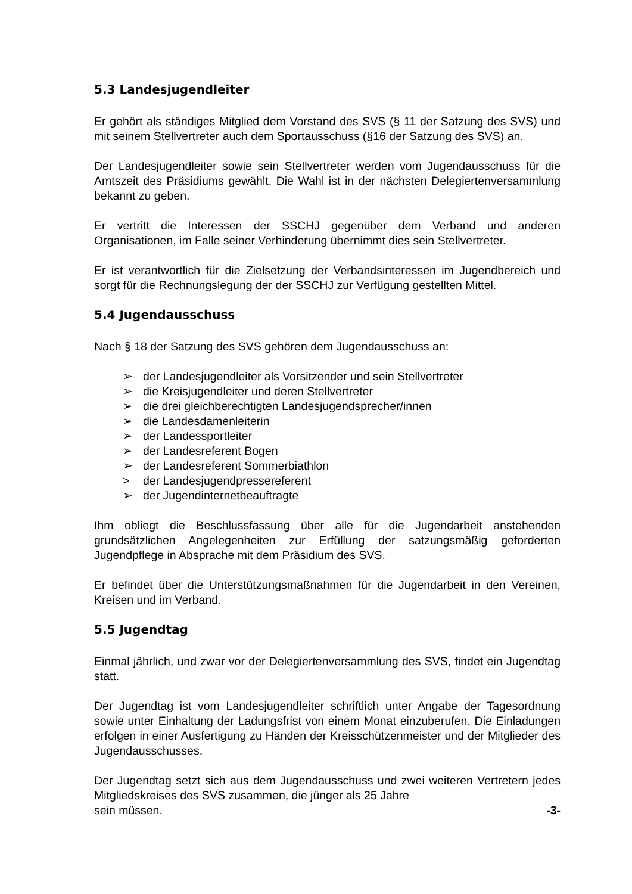5.3 Landesjugendleiter
Er gehört als ständiges Mitglied dem Vorstand des SVS (§ 11 der Satzung des SVS) und mit seinem Stellvertreter auch dem Sportausschuss (§16 der Satzung des SVS) an.
Der Landesjugendleiter sowie sein Stellvertreter werden vom Jugendausschuss für die Amtszeit des Präsidiums gewählt. Die Wahl ist in der nächsten Delegiertenversammlung bekannt zu geben.
Er vertritt die Interessen der SSCHJ gegenüber dem Verband und anderen Organisationen, im Falle seiner Verhinderung übernimmt dies sein Stellvertreter.
Er ist verantwortlich für die Zielsetzung der Verbandsinteressen im Jugendbereich und sorgt für die Rechnungslegung der der SSCHJ zur Verfügung gestellten Mittel.
5.4 Jugendausschuss
Nach § 18 der Satzung des SVS gehören dem Jugendausschuss an:
➢ der Landesjugendleiter als Vorsitzender und sein Stellvertreter
➢ die Kreisjugendleiter und deren Stellvertreter
➢ die drei gleichberechtigten Landesjugendsprecher/innen
➢ die Landesdamenleiterin
➢ der Landessportleiter
➢ der Landesreferent Bogen
➢ der Landesreferent Sommerbiathlon
> der Landesjugendpressereferent
➢ der Jugendinternetbeauftragte
Ihm obliegt die Beschlussfassung über alle für die Jugendarbeit anstehenden grundsätzlichen Angelegenheiten zur Erfüllung der satzungsmäßig geforderten Jugendpflege in Absprache mit dem Präsidium des SVS.
Er befindet über die Unterstützungsmaßnahmen für die Jugendarbeit in den Vereinen, Kreisen und im Verband.
5.5 Jugendtag
Einmal jährlich, und zwar vor der Delegiertenversammlung des SVS, findet ein Jugendtag statt.
Der Jugendtag ist vom Landesjugendleiter schriftlich unter Angabe der Tagesordnung sowie unter Einhaltung der Ladungsfrist von einem Monat einzuberufen. Die Einladungen erfolgen in einer Ausfertigung zu Händen der Kreisschützenmeister und der Mitglieder des Jugendausschusses.
Der Jugendtag setzt sich aus dem Jugendausschuss und zwei weiteren Vertretern jedes Mitgliedskreises des SVS zusammen, die jünger als 25 Jahre
sein müssen. -3-